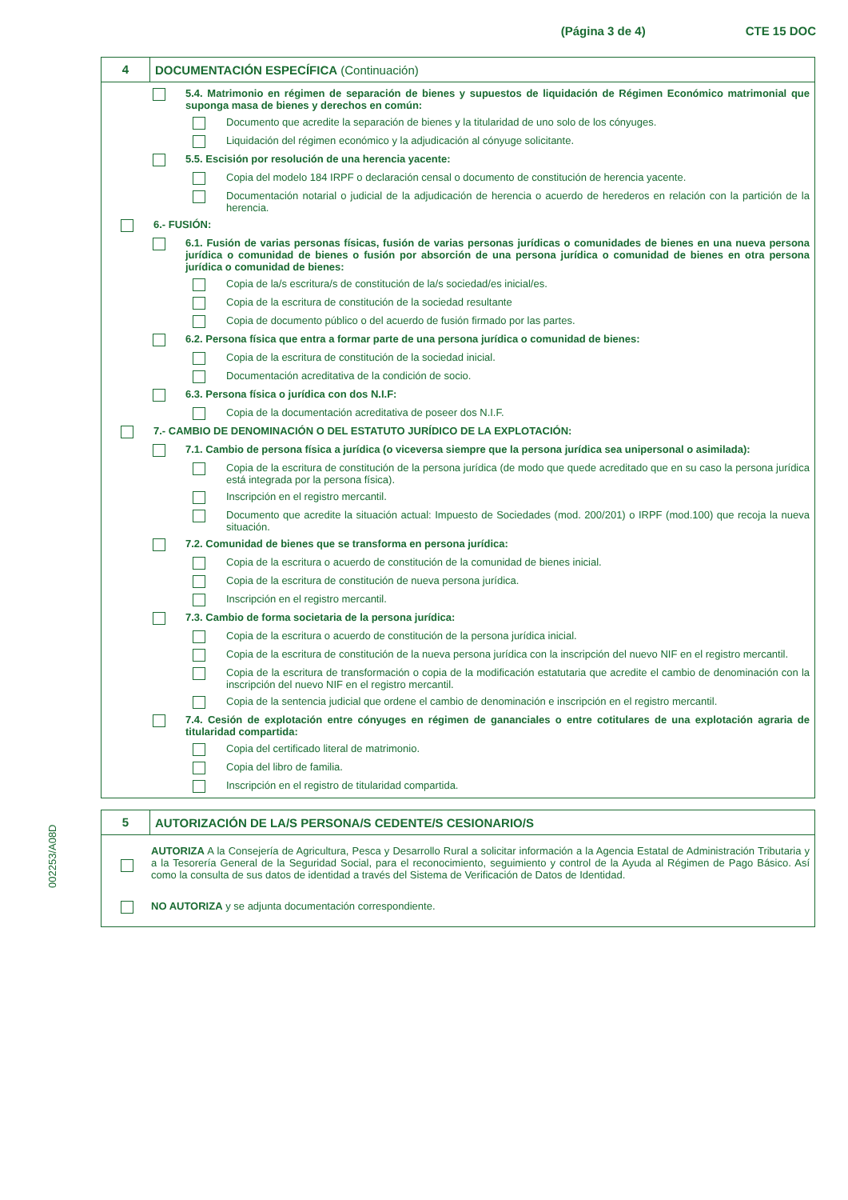(Página 3 de 4) CTE 15 DOC
4
DOCUMENTACIÓN ESPECÍFICA (Continuación)
5.4. Matrimonio en régimen de separación de bienes y supuestos de liquidación de Régimen Económico matrimonial que suponga masa de bienes y derechos en común:
Documento que acredite la separación de bienes y la titularidad de uno solo de los cónyuges.
Liquidación del régimen económico y la adjudicación al cónyuge solicitante.
5.5. Escisión por resolución de una herencia yacente:
Copia del modelo 184 IRPF o declaración censal o documento de constitución de herencia yacente.
Documentación notarial o judicial de la adjudicación de herencia o acuerdo de herederos en relación con la partición de la herencia.
6.- FUSIÓN:
6.1. Fusión de varias personas físicas, fusión de varias personas jurídicas o comunidades de bienes en una nueva persona jurídica o comunidad de bienes o fusión por absorción de una persona jurídica o comunidad de bienes en otra persona jurídica o comunidad de bienes:
Copia de la/s escritura/s de constitución de la/s sociedad/es inicial/es.
Copia de la escritura de constitución de la sociedad resultante
Copia de documento público o del acuerdo de fusión firmado por las partes.
6.2. Persona física que entra a formar parte de una persona jurídica o comunidad de bienes:
Copia de la escritura de constitución de la sociedad inicial.
Documentación acreditativa de la condición de socio.
6.3. Persona física o jurídica con dos N.I.F:
Copia de la documentación acreditativa de poseer dos N.I.F.
7.- CAMBIO DE DENOMINACIÓN O DEL ESTATUTO JURÍDICO DE LA EXPLOTACIÓN:
7.1. Cambio de persona física a jurídica (o viceversa siempre que la persona jurídica sea unipersonal o asimilada):
Copia de la escritura de constitución de la persona jurídica (de modo que quede acreditado que en su caso la persona jurídica está integrada por la persona física).
Inscripción en el registro mercantil.
Documento que acredite la situación actual: Impuesto de Sociedades (mod. 200/201) o IRPF (mod.100) que recoja la nueva situación.
7.2. Comunidad de bienes que se transforma en persona jurídica:
Copia de la escritura o acuerdo de constitución de la comunidad de bienes inicial.
Copia de la escritura de constitución de nueva persona jurídica.
Inscripción en el registro mercantil.
7.3. Cambio de forma societaria de la persona jurídica:
Copia de la escritura o acuerdo de constitución de la persona jurídica inicial.
Copia de la escritura de constitución de la nueva persona jurídica con la inscripción del nuevo NIF en el registro mercantil.
Copia de la escritura de transformación o copia de la modificación estatutaria que acredite el cambio de denominación con la inscripción del nuevo NIF en el registro mercantil.
Copia de la sentencia judicial que ordene el cambio de denominación e inscripción en el registro mercantil.
7.4. Cesión de explotación entre cónyuges en régimen de gananciales o entre cotitulares de una explotación agraria de titularidad compartida:
Copia del certificado literal de matrimonio.
Copia del libro de familia.
Inscripción en el registro de titularidad compartida.
5
AUTORIZACIÓN DE LA/S PERSONA/S CEDENTE/S CESIONARIO/S
AUTORIZA A la Consejería de Agricultura, Pesca y Desarrollo Rural a solicitar información a la Agencia Estatal de Administración Tributaria y a la Tesorería General de la Seguridad Social, para el reconocimiento, seguimiento y control de la Ayuda al Régimen de Pago Básico. Así como la consulta de sus datos de identidad a través del Sistema de Verificación de Datos de Identidad.
NO AUTORIZA y se adjunta documentación correspondiente.
002253/A08D